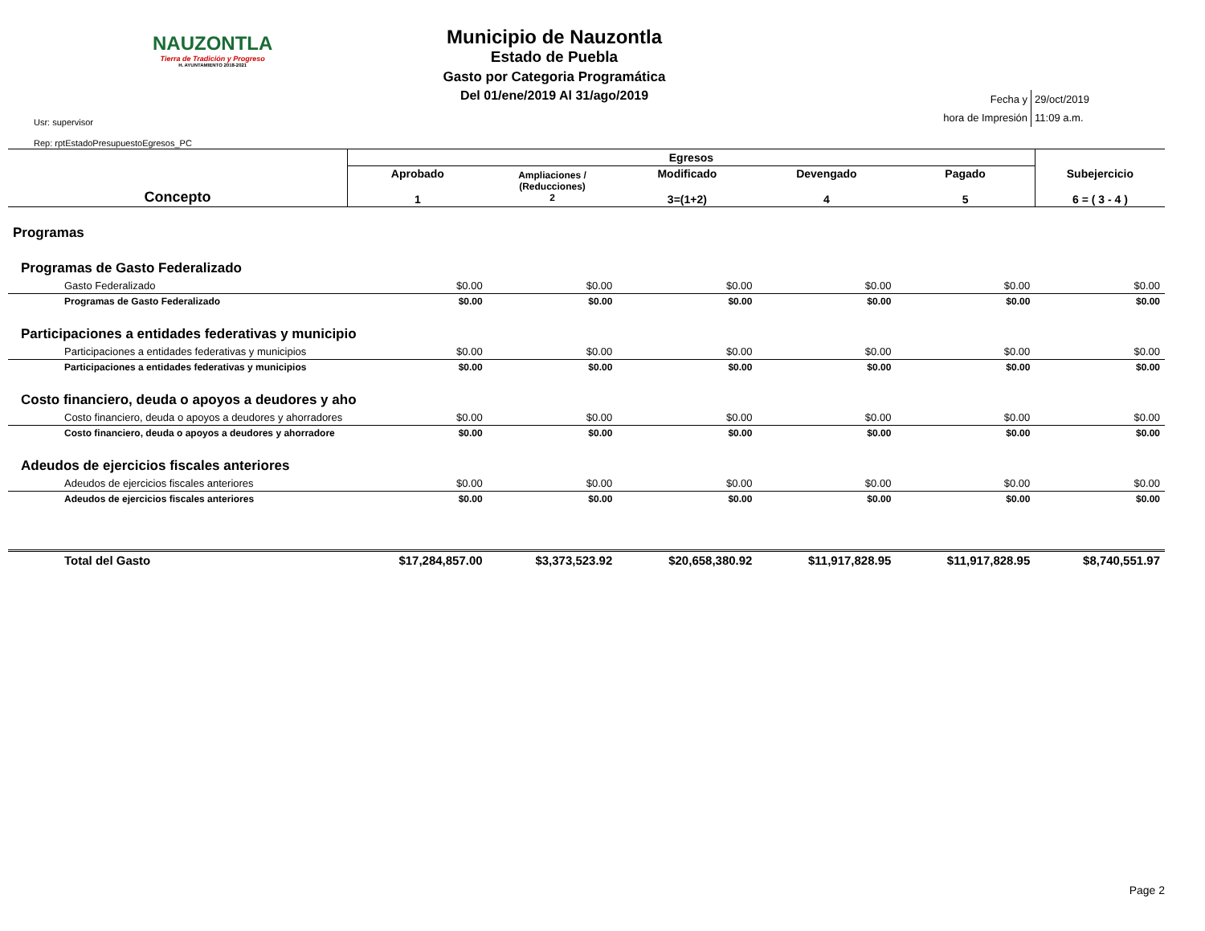NAUZONTLA
Tierra de Tradición y Progreso
H. AYUNTAMIENTO 2018-2021
Usr: supervisor
Rep: rptEstadoPresupuestoEgresos_PC
Municipio de Nauzontla
Estado de Puebla
Gasto por Categoria Programática
Del 01/ene/2019 Al 31/ago/2019
| Fecha y | 29/oct/2019 |
| hora de Impresión | 11:09 a.m. |
| Concepto | Egresos | | | | | Subejercicio 6 = ( 3 - 4 ) |
| --- | --- | --- | --- | --- | --- | --- |
| | Aprobado 1 | Ampliaciones / (Reducciones) 2 | Modificado 3=(1+2) | Devengado 4 | Pagado 5 | |
| Programas | | | | | | |
| Programas de Gasto Federalizado | | | | | | |
| Gasto Federalizado | $0.00 | $0.00 | $0.00 | $0.00 | $0.00 | $0.00 |
| Programas de Gasto Federalizado | $0.00 | $0.00 | $0.00 | $0.00 | $0.00 | $0.00 |
| Participaciones a entidades federativas y municipio | | | | | | |
| Participaciones a entidades federativas y municipios | $0.00 | $0.00 | $0.00 | $0.00 | $0.00 | $0.00 |
| Participaciones a entidades federativas y municipios | $0.00 | $0.00 | $0.00 | $0.00 | $0.00 | $0.00 |
| Costo financiero, deuda o apoyos a deudores y aho | | | | | | |
| Costo financiero, deuda o apoyos a deudores y ahorradores | $0.00 | $0.00 | $0.00 | $0.00 | $0.00 | $0.00 |
| Costo financiero, deuda o apoyos a deudores y ahorradore | $0.00 | $0.00 | $0.00 | $0.00 | $0.00 | $0.00 |
| Adeudos de ejercicios fiscales anteriores | | | | | | |
| Adeudos de ejercicios fiscales anteriores | $0.00 | $0.00 | $0.00 | $0.00 | $0.00 | $0.00 |
| Adeudos de ejercicios fiscales anteriores | $0.00 | $0.00 | $0.00 | $0.00 | $0.00 | $0.00 |
| Total del Gasto | $17,284,857.00 | $3,373,523.92 | $20,658,380.92 | $11,917,828.95 | $11,917,828.95 | $8,740,551.97 |
Page 2